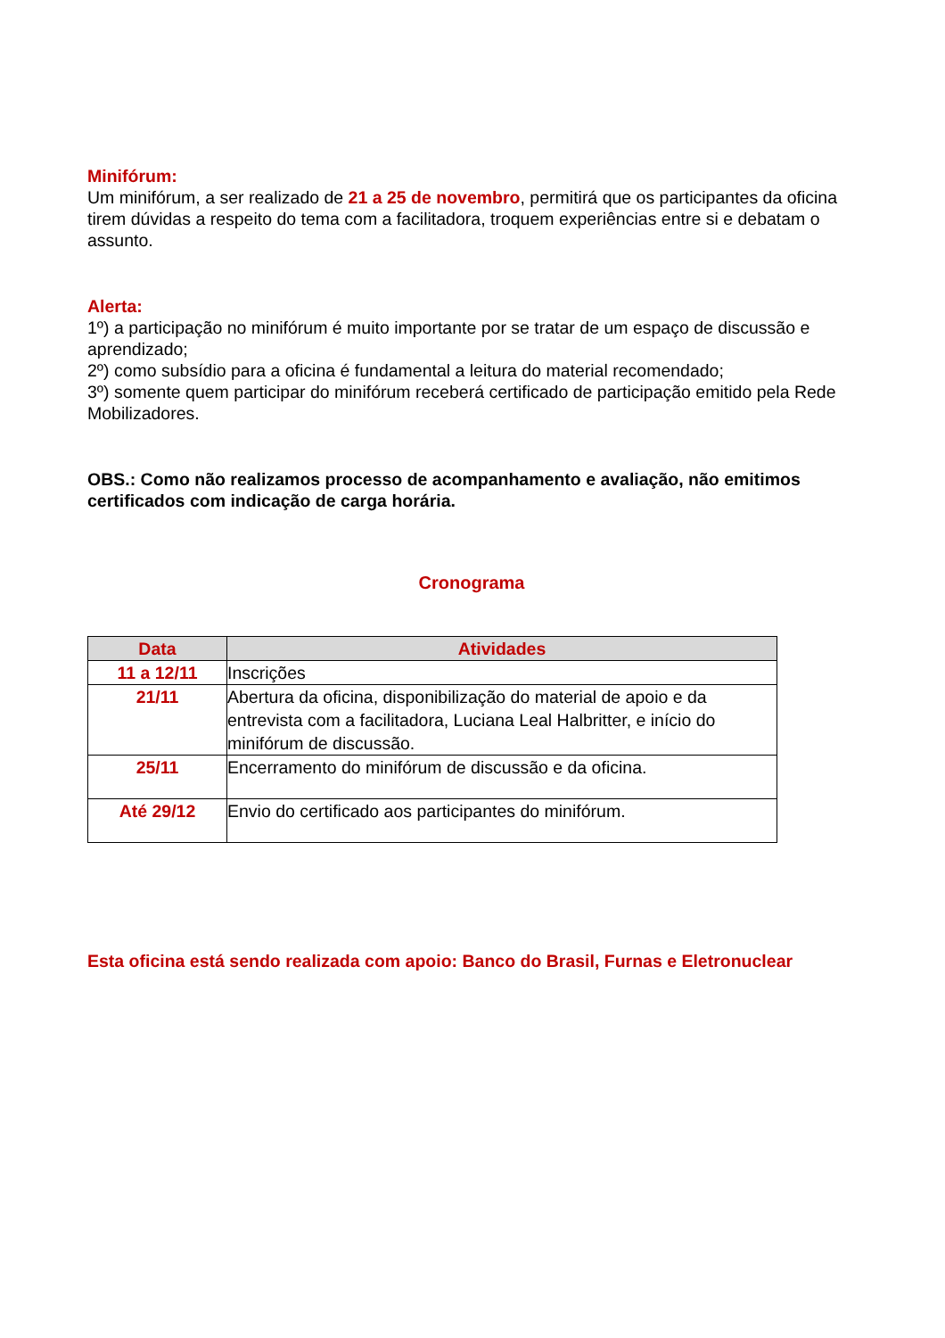Minifórum:
Um minifórum, a ser realizado de 21 a 25 de novembro, permitirá que os participantes da oficina tirem dúvidas a respeito do tema com a facilitadora, troquem experiências entre si e debatam o assunto.
Alerta:
1º) a participação no minifórum é muito importante por se tratar de um espaço de discussão e aprendizado;
2º) como subsídio para a oficina é fundamental a leitura do material recomendado;
3º) somente quem participar do minifórum receberá certificado de participação emitido pela Rede Mobilizadores.
OBS.: Como não realizamos processo de acompanhamento e avaliação, não emitimos certificados com indicação de carga horária.
Cronograma
| Data | Atividades |
| --- | --- |
| 11 a 12/11 | Inscrições |
| 21/11 | Abertura da oficina, disponibilização do material de apoio e da entrevista com a facilitadora, Luciana Leal Halbritter, e início do minifórum de discussão. |
| 25/11 | Encerramento do minifórum de discussão e da oficina. |
| Até 29/12 | Envio do certificado aos participantes do minifórum. |
Esta oficina está sendo realizada com apoio: Banco do Brasil, Furnas e Eletronuclear